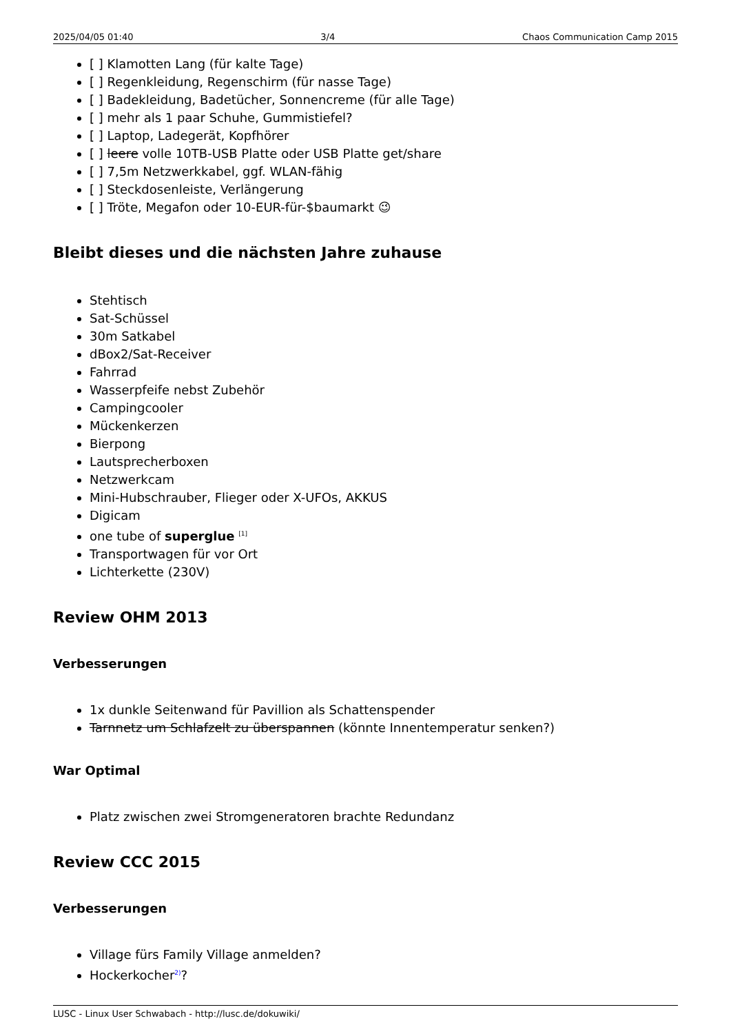2025/04/05 01:40 3/4 Chaos Communication Camp 2015
[ ] Klamotten Lang (für kalte Tage)
[ ] Regenkleidung, Regenschirm (für nasse Tage)
[ ] Badekleidung, Badetücher, Sonnencreme (für alle Tage)
[ ] mehr als 1 paar Schuhe, Gummistiefel?
[ ] Laptop, Ladegerät, Kopfhörer
[ ] leere volle 10TB-USB Platte oder USB Platte get/share
[ ] 7,5m Netzwerkkabel, ggf. WLAN-fähig
[ ] Steckdosenleiste, Verlängerung
[ ] Tröte, Megafon oder 10-EUR-für-$baumarkt 😉
Bleibt dieses und die nächsten Jahre zuhause
Stehtisch
Sat-Schüssel
30m Satkabel
dBox2/Sat-Receiver
Fahrrad
Wasserpfeife nebst Zubehör
Campingcooler
Mückenkerzen
Bierpong
Lautsprecherboxen
Netzwerkcam
Mini-Hubschrauber, Flieger oder X-UFOs, AKKUS
Digicam
one tube of superglue <sup>[1]</sup>
Transportwagen für vor Ort
Lichterkette (230V)
Review OHM 2013
Verbesserungen
1x dunkle Seitenwand für Pavillion als Schattenspender
Tarnnetz um Schlafzelt zu überspannen (könnte Innentemperatur senken?)
War Optimal
Platz zwischen zwei Stromgeneratoren brachte Redundanz
Review CCC 2015
Verbesserungen
Village fürs Family Village anmelden?
Hockerkocher<sup>2)</sup>?
LUSC - Linux User Schwabach - http://lusc.de/dokuwiki/